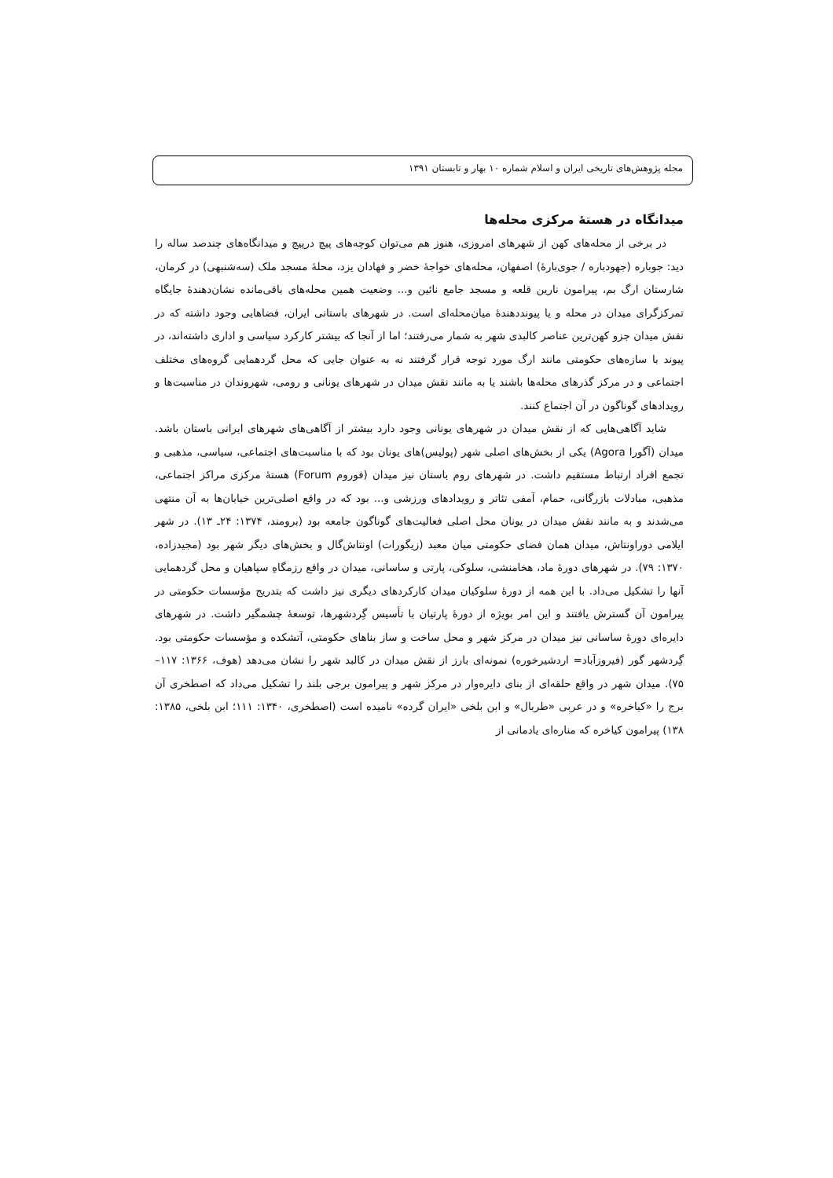مجله پژوهش‌های تاریخی ایران و اسلام شماره ۱۰ بهار و تابستان ۱۳۹۱
میدانگاه در هستهٔ مرکزی محله‌ها
در برخی از محله‌های کهن از شهرهای امروزی، هنوز هم می‌توان کوچه‌های پیچ درپیچ و میدانگاه‌های چندصد ساله را دید: جوباره (جهودباره / جوی‌بارهٔ) اصفهان، محله‌های خواجهٔ خضر و فهادان یزد، محلهٔ مسجد ملک (سه‌شنبهی) در کرمان، شارستان ارگ بم، پیرامون نارین قلعه و مسجد جامع نائین و... وضعیت همین محله‌های باقی‌مانده نشان‌دهندهٔ جایگاه تمرکزگرای میدان در محله و یا پیونددهندهٔ میان‌محله‌ای است. در شهرهای باستانی ایران، فضاهایی وجود داشته که در نقش میدان جزو کهن‌ترین عناصر کالبدی شهر به شمار می‌رفتند؛ اما از آنجا که بیشتر کارکرد سیاسی و اداری داشته‌اند، در پیوند با سازه‌های حکومتی مانند ارگ مورد توجه قرار گرفتند نه به عنوان جایی که محل گردهمایی گروه‌های مختلف اجتماعی و در مرکز گذرهای محله‌ها باشند یا به مانند نقش میدان در شهرهای یونانی و رومی، شهروندان در مناسبت‌ها و رویدادهای گوناگون در آن اجتماع کنند.
شاید آگاهی‌هایی که از نقش میدان در شهرهای یونانی وجود دارد بیشتر از آگاهی‌های شهرهای ایرانی باستان باشد. میدان (آگورا Agora) یکی از بخش‌های اصلی شهر (پولیس)های یونان بود که با مناسبت‌های اجتماعی، سیاسی، مذهبی و تجمع افراد ارتباط مستقیم داشت. در شهرهای روم باستان نیز میدان (فوروم Forum) هستهٔ مرکزی مراکز اجتماعی، مذهبی، مبادلات بازرگانی، حمام، آمفی تئاتر و رویدادهای ورزشی و... بود که در واقع اصلی‌ترین خیابان‌ها به آن منتهی می‌شدند و به مانند نقش میدان در یونان محل اصلی فعالیت‌های گوناگون جامعه بود (برومند، ۱۳۷۴: ۲۴ـ ۱۳). در شهر ایلامی دوراونتاش، میدان همان فضای حکومتی میان معبد (زیگورات) اونتاش‌گال و بخش‌های دیگر شهر بود (مجیدزاده، ۱۳۷۰: ۷۹). در شهرهای دورهٔ ماد، هخامنشی، سلوکی، پارتی و ساسانی، میدان در واقع رزمگاهِ سپاهیان و محل گردهمایی آنها را تشکیل می‌داد. با این همه از دورهٔ سلوکیان میدان کارکردهای دیگری نیز داشت که بتدریج مؤسسات حکومتی در پیرامون آن گسترش یافتند و این امر بویژه از دورهٔ پارتیان با تأسیس گِردشهرها، توسعهٔ چشمگیر داشت. در شهرهای دایره‌ای دورهٔ ساسانی نیز میدان در مرکز شهر و محل ساخت و ساز بناهای حکومتی، آتشکده و مؤسسات حکومتی بود. گِردشهر گور (فیروزآباد= اردشیرخوره) نمونه‌ای بارز از نقش میدان در کالبد شهر را نشان می‌دهد (هوف، ۱۳۶۶: ۱۱۷– ۷۵). میدان شهر در واقع حلقه‌ای از بنای دایره‌وار در مرکز شهر و پیرامون برجی بلند را تشکیل می‌داد که اصطخری آن برج را «کیاخره» و در عربی «طربال» و ابن بلخی «ایران گرده» نامیده است (اصطخری، ۱۳۴۰: ۱۱۱؛ ابن بلخی، ۱۳۸۵: ۱۳۸) پیرامون کیاخره که مناره‌ای یادمانی از